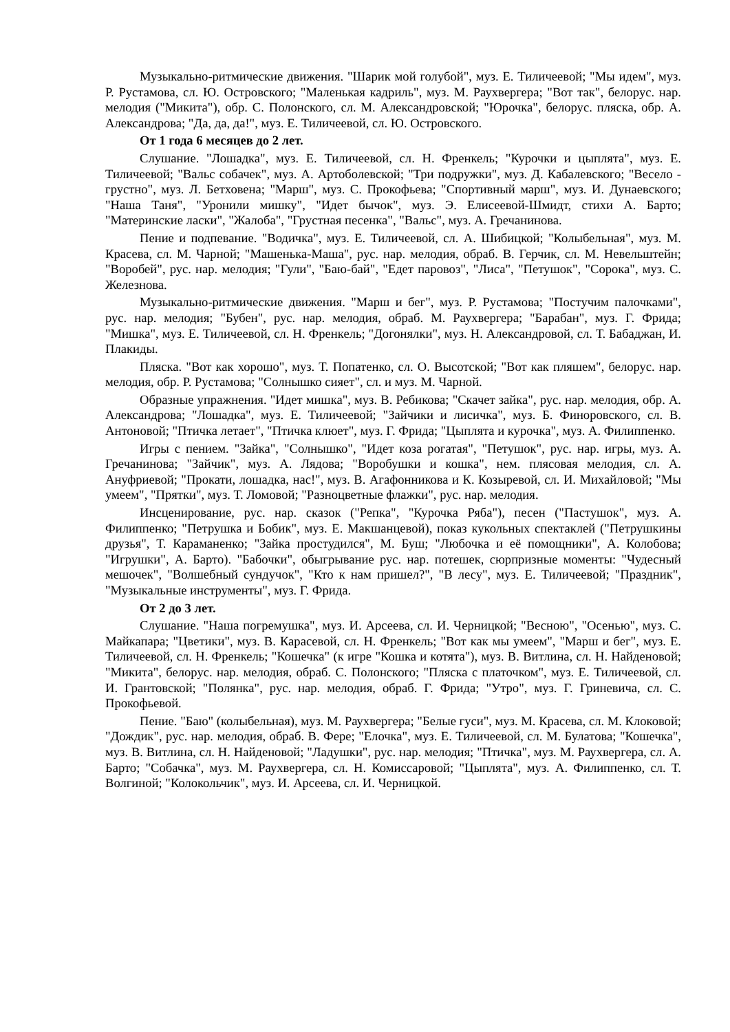Музыкально-ритмические движения. "Шарик мой голубой", муз. Е. Тиличеевой; "Мы идем", муз. Р. Рустамова, сл. Ю. Островского; "Маленькая кадриль", муз. М. Раухвергера; "Вот так", белорус. нар. мелодия ("Микита"), обр. С. Полонского, сл. М. Александровской; "Юрочка", белорус. пляска, обр. А. Александрова; "Да, да, да!", муз. Е. Тиличеевой, сл. Ю. Островского.
От 1 года 6 месяцев до 2 лет.
Слушание. "Лошадка", муз. Е. Тиличеевой, сл. Н. Френкель; "Курочки и цыплята", муз. Е. Тиличеевой; "Вальс собачек", муз. А. Артоболевской; "Три подружки", муз. Д. Кабалевского; "Весело - грустно", муз. Л. Бетховена; "Марш", муз. С. Прокофьева; "Спортивный марш", муз. И. Дунаевского; "Наша Таня", "Уронили мишку", "Идет бычок", муз. Э. Елисеевой-Шмидт, стихи А. Барто; "Материнские ласки", "Жалоба", "Грустная песенка", "Вальс", муз. А. Гречанинова.
Пение и подпевание. "Водичка", муз. Е. Тиличеевой, сл. А. Шибицкой; "Колыбельная", муз. М. Красева, сл. М. Чарной; "Машенька-Маша", рус. нар. мелодия, обраб. В. Герчик, сл. М. Невельштейн; "Воробей", рус. нар. мелодия; "Гули", "Баю-бай", "Едет паровоз", "Лиса", "Петушок", "Сорока", муз. С. Железнова.
Музыкально-ритмические движения. "Марш и бег", муз. Р. Рустамова; "Постучим палочками", рус. нар. мелодия; "Бубен", рус. нар. мелодия, обраб. М. Раухвергера; "Барабан", муз. Г. Фрида; "Мишка", муз. Е. Тиличеевой, сл. Н. Френкель; "Догонялки", муз. Н. Александровой, сл. Т. Бабаджан, И. Плакиды.
Пляска. "Вот как хорошо", муз. Т. Попатенко, сл. О. Высотской; "Вот как пляшем", белорус. нар. мелодия, обр. Р. Рустамова; "Солнышко сияет", сл. и муз. М. Чарной.
Образные упражнения. "Идет мишка", муз. В. Ребикова; "Скачет зайка", рус. нар. мелодия, обр. А. Александрова; "Лошадка", муз. Е. Тиличеевой; "Зайчики и лисичка", муз. Б. Финоровского, сл. В. Антоновой; "Птичка летает", "Птичка клюет", муз. Г. Фрида; "Цыплята и курочка", муз. А. Филиппенко.
Игры с пением. "Зайка", "Солнышко", "Идет коза рогатая", "Петушок", рус. нар. игры, муз. А. Гречанинова; "Зайчик", муз. А. Лядова; "Воробушки и кошка", нем. плясовая мелодия, сл. А. Ануфриевой; "Прокати, лошадка, нас!", муз. В. Агафонникова и К. Козыревой, сл. И. Михайловой; "Мы умеем", "Прятки", муз. Т. Ломовой; "Разноцветные флажки", рус. нар. мелодия.
Инсценирование, рус. нар. сказок ("Репка", "Курочка Ряба"), песен ("Пастушок", муз. А. Филиппенко; "Петрушка и Бобик", муз. Е. Макшанцевой), показ кукольных спектаклей ("Петрушкины друзья", Т. Караманенко; "Зайка простудился", М. Буш; "Любочка и её помощники", А. Колобова; "Игрушки", А. Барто). "Бабочки", обыгрывание рус. нар. потешек, сюрпризные моменты: "Чудесный мешочек", "Волшебный сундучок", "Кто к нам пришел?", "В лесу", муз. Е. Тиличеевой; "Праздник", "Музыкальные инструменты", муз. Г. Фрида.
От 2 до 3 лет.
Слушание. "Наша погремушка", муз. И. Арсеева, сл. И. Черницкой; "Весною", "Осенью", муз. С. Майкапара; "Цветики", муз. В. Карасевой, сл. Н. Френкель; "Вот как мы умеем", "Марш и бег", муз. Е. Тиличеевой, сл. Н. Френкель; "Кошечка" (к игре "Кошка и котята"), муз. В. Витлина, сл. Н. Найденовой; "Микита", белорус. нар. мелодия, обраб. С. Полонского; "Пляска с платочком", муз. Е. Тиличеевой, сл. И. Грантовской; "Полянка", рус. нар. мелодия, обраб. Г. Фрида; "Утро", муз. Г. Гриневича, сл. С. Прокофьевой.
Пение. "Баю" (колыбельная), муз. М. Раухвергера; "Белые гуси", муз. М. Красева, сл. М. Клоковой; "Дождик", рус. нар. мелодия, обраб. В. Фере; "Елочка", муз. Е. Тиличеевой, сл. М. Булатова; "Кошечка", муз. В. Витлина, сл. Н. Найденовой; "Ладушки", рус. нар. мелодия; "Птичка", муз. М. Раухвергера, сл. А. Барто; "Собачка", муз. М. Раухвергера, сл. Н. Комиссаровой; "Цыплята", муз. А. Филиппенко, сл. Т. Волгиной; "Колокольчик", муз. И. Арсеева, сл. И. Черницкой.